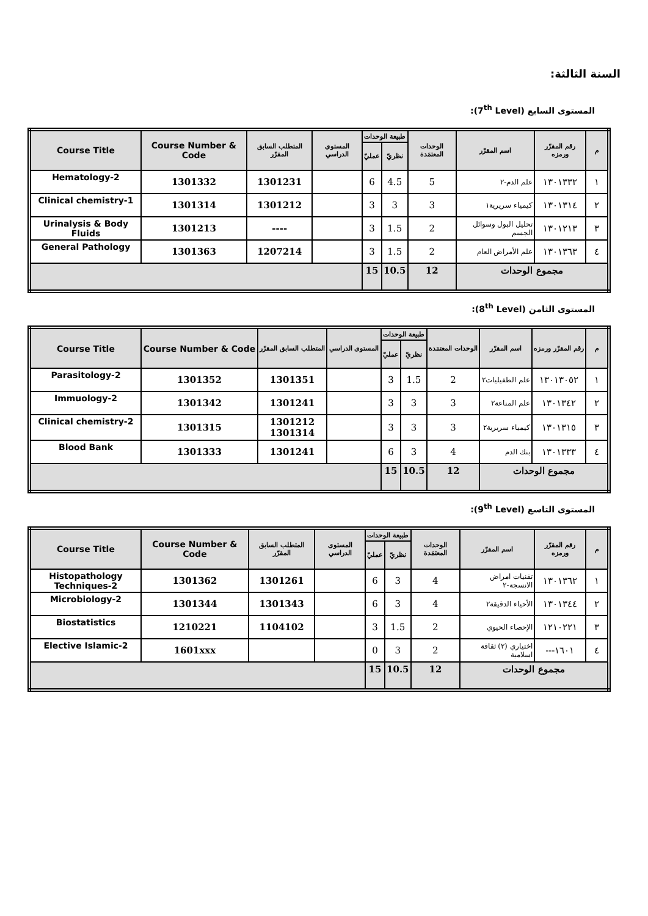السنة الثالثة:
المستوى السابع (7<sup>th</sup> Level):
| م | رقم المقرّر ورمزه | اسم المقرّر | الوحدات المعتمَدة | طبيعة الوحدات | | المستوى الدراسي | المتطلب السابق المقرّر | Course Number & Code | Course Title |
| --- | --- | --- | --- | --- | --- | --- | --- | --- | --- |
| | | | | نظريّ | عمليّ | | | | |
| ١ | ١٣٠١٣٣٢ | علم الدم-٢ | 5 | 4.5 | 6 | | 1301231 | 1301332 | Hematology-2 |
| ٢ | ١٣٠١٣١٤ | كيمياء سريرية١ | 3 | 3 | 3 | | 1301212 | 1301314 | Clinical chemistry-1 |
| ٣ | ١٣٠١٢١٣ | تحليل البول وسوائل الجسم | 2 | 1.5 | 3 | | ---- | 1301213 | Urinalysis & Body Fluids |
| ٤ | ١٣٠١٣٦٣ | علم الأمراض العام | 2 | 1.5 | 3 | | 1207214 | 1301363 | General Pathology |
| مجموع الوحدات | | | 12 | 10.5 | 15 | | | | |
المستوى الثامن (8<sup>th</sup> Level):
| م | رقم المقرّر ورمزه | اسم المقرّر | الوحدات المعتمَدة | طبيعة الوحدات | | المستوى الدراسي | المتطلب السابق المقرّر | Course Number & Code | Course Title |
| --- | --- | --- | --- | --- | --- | --- | --- | --- | --- |
| | | | | نظريّ | عمليّ | | | | |
| ١ | ١٣٠١٣٠٥٢ | علم الطفيليات٢ | 2 | 1.5 | 3 | | 1301351 | 1301352 | Parasitology-2 |
| ٢ | ١٣٠١٣٤٢ | علم المناعة٢ | 3 | 3 | 3 | | 1301241 | 1301342 | Immuology-2 |
| ٣ | ١٣٠١٣١٥ | كيمياء سريرية٢ | 3 | 3 | 3 | | 1301212 1301314 | 1301315 | Clinical chemistry-2 |
| ٤ | ١٣٠١٣٣٣ | بنك الدم | 4 | 3 | 6 | | 1301241 | 1301333 | Blood Bank |
| مجموع الوحدات | | | 12 | 10.5 | 15 | | | | |
المستوى التاسع (9<sup>th</sup> Level):
| م | رقم المقرّر ورمزه | اسم المقرّر | الوحدات المعتمَدة | طبيعة الوحدات | | المستوى الدراسي | المتطلب السابق المقرّر | Course Number & Code | Course Title |
| --- | --- | --- | --- | --- | --- | --- | --- | --- | --- |
| | | | | نظريّ | عمليّ | | | | |
| ١ | ١٣٠١٣٦٢ | تقنيات امراض الانسجة-٢ | 4 | 3 | 6 | | 1301261 | 1301362 | Histopathology Techniques-2 |
| ٢ | ١٣٠١٣٤٤ | الأحياء الدقيقة٢ | 4 | 3 | 6 | | 1301343 | 1301344 | Microbiology-2 |
| ٣ | ١٢١٠٢٢١ | الإحصاء الحيوي | 2 | 1.5 | 3 | | 1104102 | 1210221 | Biostatistics |
| ٤ | ١٦٠١--- | اختياري (٢) ثقافة اسلامية | 2 | 3 | 0 | | | 1601xxx | Elective Islamic-2 |
| مجموع الوحدات | | | 12 | 10.5 | 15 | | | | |